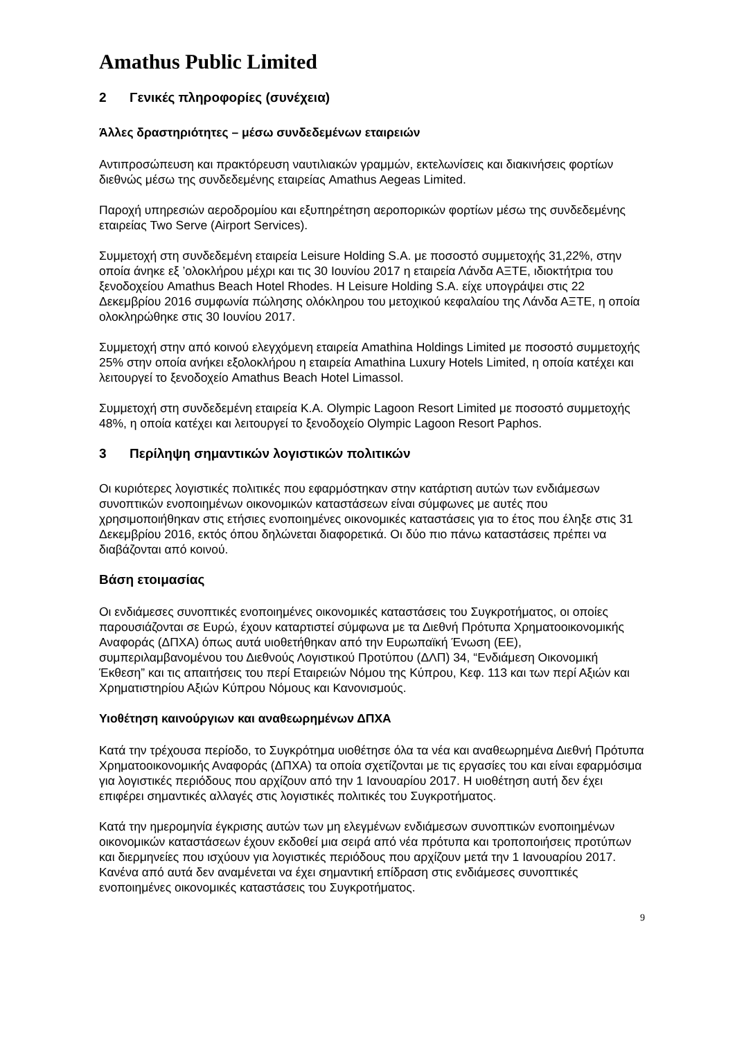Amathus Public Limited
2 Γενικές πληροφορίες (συνέχεια)
Άλλες δραστηριότητες – μέσω συνδεδεμένων εταιρειών
Αντιπροσώπευση και πρακτόρευση ναυτιλιακών γραμμών, εκτελωνίσεις και διακινήσεις φορτίων διεθνώς μέσω της συνδεδεμένης εταιρείας Amathus Aegeas Limited.
Παροχή υπηρεσιών αεροδρομίου και εξυπηρέτηση αεροπορικών φορτίων μέσω της συνδεδεμένης εταιρείας Two Serve (Airport Services).
Συμμετοχή στη συνδεδεμένη εταιρεία Leisure Holding S.A. με ποσοστό συμμετοχής 31,22%, στην οποία άνηκε εξ ’ολοκλήρου μέχρι και τις 30 Ιουνίου 2017 η εταιρεία Λάνδα ΑΞΤΕ, ιδιοκτήτρια του ξενοδοχείου Amathus Beach Hotel Rhodes. H Leisure Holding S.A. είχε υπογράψει στις 22 Δεκεμβρίου 2016 συμφωνία πώλησης ολόκληρου του μετοχικού κεφαλαίου της Λάνδα ΑΞΤΕ, η οποία ολοκληρώθηκε στις 30 Ιουνίου 2017.
Συμμετοχή στην από κοινού ελεγχόμενη εταιρεία Amathina Holdings Limited με ποσοστό συμμετοχής 25% στην οποία ανήκει εξολοκλήρου η εταιρεία Amathina Luxury Hotels Limited, η οποία κατέχει και λειτουργεί το ξενοδοχείο Amathus Beach Hotel Limassol.
Συμμετοχή στη συνδεδεμένη εταιρεία Κ.Α. Olympic Lagoon Resort Limited με ποσοστό συμμετοχής 48%, η οποία κατέχει και λειτουργεί το ξενοδοχείο Olympic Lagoon Resort Paphos.
3 Περίληψη σημαντικών λογιστικών πολιτικών
Οι κυριότερες λογιστικές πολιτικές που εφαρμόστηκαν στην κατάρτιση αυτών των ενδιάμεσων συνοπτικών ενοποιημένων οικονομικών καταστάσεων είναι σύμφωνες με αυτές που χρησιμοποιήθηκαν στις ετήσιες ενοποιημένες οικονομικές καταστάσεις για το έτος που έληξε στις 31 Δεκεμβρίου 2016, εκτός όπου δηλώνεται διαφορετικά. Οι δύο πιο πάνω καταστάσεις πρέπει να διαβάζονται από κοινού.
Βάση ετοιμασίας
Οι ενδιάμεσες συνοπτικές ενοποιημένες οικονομικές καταστάσεις του Συγκροτήματος, οι οποίες παρουσιάζονται σε Ευρώ, έχουν καταρτιστεί σύμφωνα με τα Διεθνή Πρότυπα Χρηματοοικονομικής Αναφοράς (ΔΠΧΑ) όπως αυτά υιοθετήθηκαν από την Ευρωπαϊκή Ένωση (ΕΕ), συμπεριλαμβανομένου του Διεθνούς Λογιστικού Προτύπου (ΔΛΠ) 34, “Ενδιάμεση Οικονομική Έκθεση” και τις απαιτήσεις του περί Εταιρειών Νόμου της Κύπρου, Κεφ. 113 και των περί Αξιών και Χρηματιστηρίου Αξιών Κύπρου Νόμους και Κανονισμούς.
Υιοθέτηση καινούργιων και αναθεωρημένων ΔΠΧΑ
Κατά την τρέχουσα περίοδο, το Συγκρότημα υιοθέτησε όλα τα νέα και αναθεωρημένα Διεθνή Πρότυπα Χρηματοοικονομικής Αναφοράς (ΔΠΧΑ) τα οποία σχετίζονται με τις εργασίες του και είναι εφαρμόσιμα για λογιστικές περιόδους που αρχίζουν από την 1 Ιανουαρίου 2017. Η υιοθέτηση αυτή δεν έχει επιφέρει σημαντικές αλλαγές στις λογιστικές πολιτικές του Συγκροτήματος.
Κατά την ημερομηνία έγκρισης αυτών των μη ελεγμένων ενδιάμεσων συνοπτικών ενοποιημένων οικονομικών καταστάσεων έχουν εκδοθεί μια σειρά από νέα πρότυπα και τροποποιήσεις προτύπων και διερμηνείες που ισχύουν για λογιστικές περιόδους που αρχίζουν μετά την 1 Ιανουαρίου 2017. Κανένα από αυτά δεν αναμένεται να έχει σημαντική επίδραση στις ενδιάμεσες συνοπτικές ενοποιημένες οικονομικές καταστάσεις του Συγκροτήματος.
9